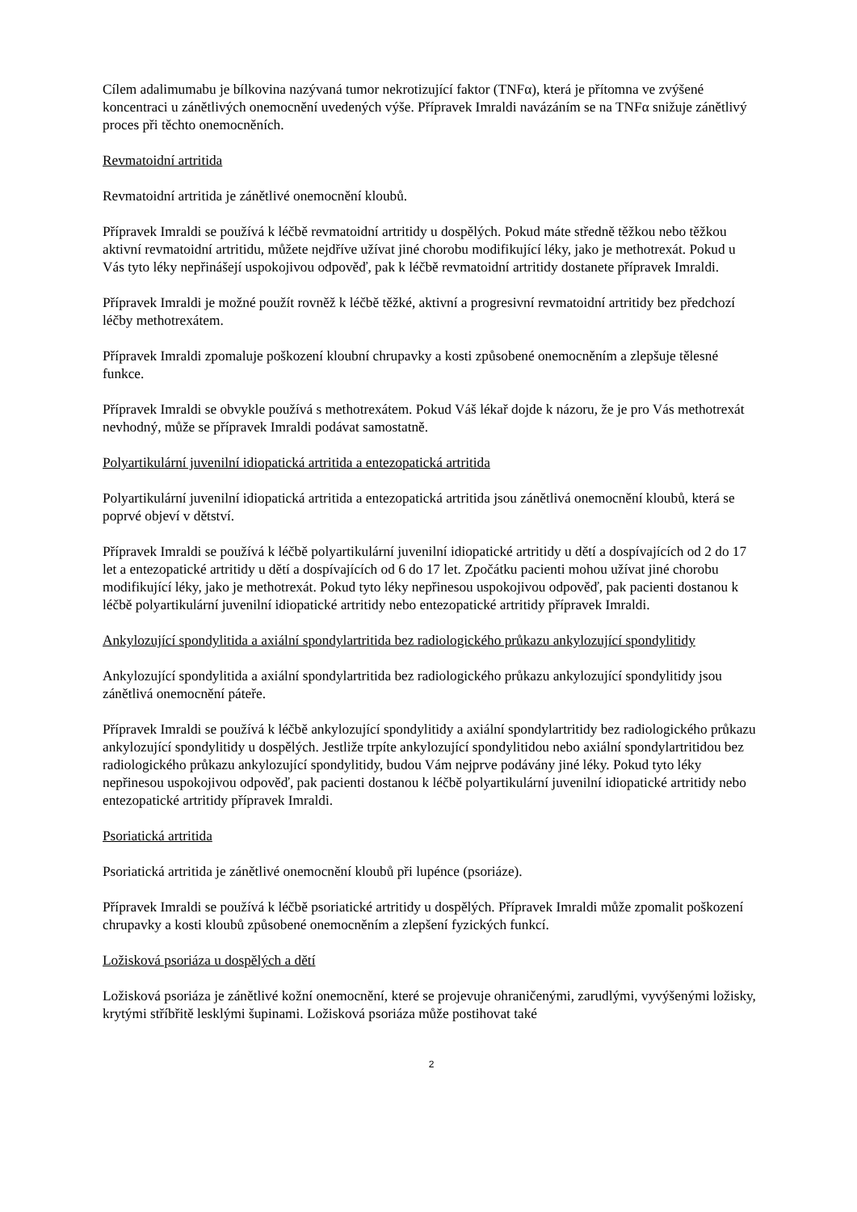Cílem adalimumabu je bílkovina nazývaná tumor nekrotizující faktor (TNFα), která je přítomna ve zvýšené koncentraci u zánětlivých onemocnění uvedených výše. Přípravek Imraldi navázáním se na TNFα snižuje zánětlivý proces při těchto onemocněních.
Revmatoidní artritida
Revmatoidní artritida je zánětlivé onemocnění kloubů.
Přípravek Imraldi se používá k léčbě revmatoidní artritidy u dospělých. Pokud máte středně těžkou nebo těžkou aktivní revmatoidní artritidu, můžete nejdříve užívat jiné chorobu modifikující léky, jako je methotrexát. Pokud u Vás tyto léky nepřinášejí uspokojivou odpověď, pak k léčbě revmatoidní artritidy dostanete přípravek Imraldi.
Přípravek Imraldi je možné použít rovněž k léčbě těžké, aktivní a progresivní revmatoidní artritidy bez předchozí léčby methotrexátem.
Přípravek Imraldi zpomaluje poškození kloubní chrupavky a kosti způsobené onemocněním a zlepšuje tělesné funkce.
Přípravek Imraldi se obvykle používá s methotrexátem. Pokud Váš lékař dojde k názoru, že je pro Vás methotrexát nevhodný, může se přípravek Imraldi podávat samostatně.
Polyartikulární juvenilní idiopatická artritida a entezopatická artritida
Polyartikulární juvenilní idiopatická artritida a entezopatická artritida jsou zánětlivá onemocnění kloubů, která se poprvé objeví v dětství.
Přípravek Imraldi se používá k léčbě polyartikulární juvenilní idiopatické artritidy u dětí a dospívajících od 2 do 17 let a entezopatické artritidy u dětí a dospívajících od 6 do 17 let. Zpočátku pacienti mohou užívat jiné chorobu modifikující léky, jako je methotrexát. Pokud tyto léky nepřinesou uspokojivou odpověď, pak pacienti dostanou k léčbě polyartikulární juvenilní idiopatické artritidy nebo entezopatické artritidy přípravek Imraldi.
Ankylozující spondylitida a axiální spondylartritida bez radiologického průkazu ankylozující spondylitidy
Ankylozující spondylitida a axiální spondylartritida bez radiologického průkazu ankylozující spondylitidy jsou zánětlivá onemocnění páteře.
Přípravek Imraldi se používá k léčbě ankylozující spondylitidy a axiální spondylartritidy bez radiologického průkazu ankylozující spondylitidy u dospělých. Jestliže trpíte ankylozující spondylitidou nebo axiální spondylartritidou bez radiologického průkazu ankylozující spondylitidy, budou Vám nejprve podávány jiné léky. Pokud tyto léky nepřinesou uspokojivou odpověď, pak pacienti dostanou k léčbě polyartikulární juvenilní idiopatické artritidy nebo entezopatické artritidy přípravek Imraldi.
Psoriatická artritida
Psoriatická artritida je zánětlivé onemocnění kloubů při lupénce (psoriáze).
Přípravek Imraldi se používá k léčbě psoriatické artritidy u dospělých. Přípravek Imraldi může zpomalit poškození chrupavky a kosti kloubů způsobené onemocněním a zlepšení fyzických funkcí.
Ložisková psoriáza u dospělých a dětí
Ložisková psoriáza je zánětlivé kožní onemocnění, které se projevuje ohraničenými, zarudlými, vyvýšenými ložisky, krytými stříbřitě lesklými šupinami. Ložisková psoriáza může postihovat také
2